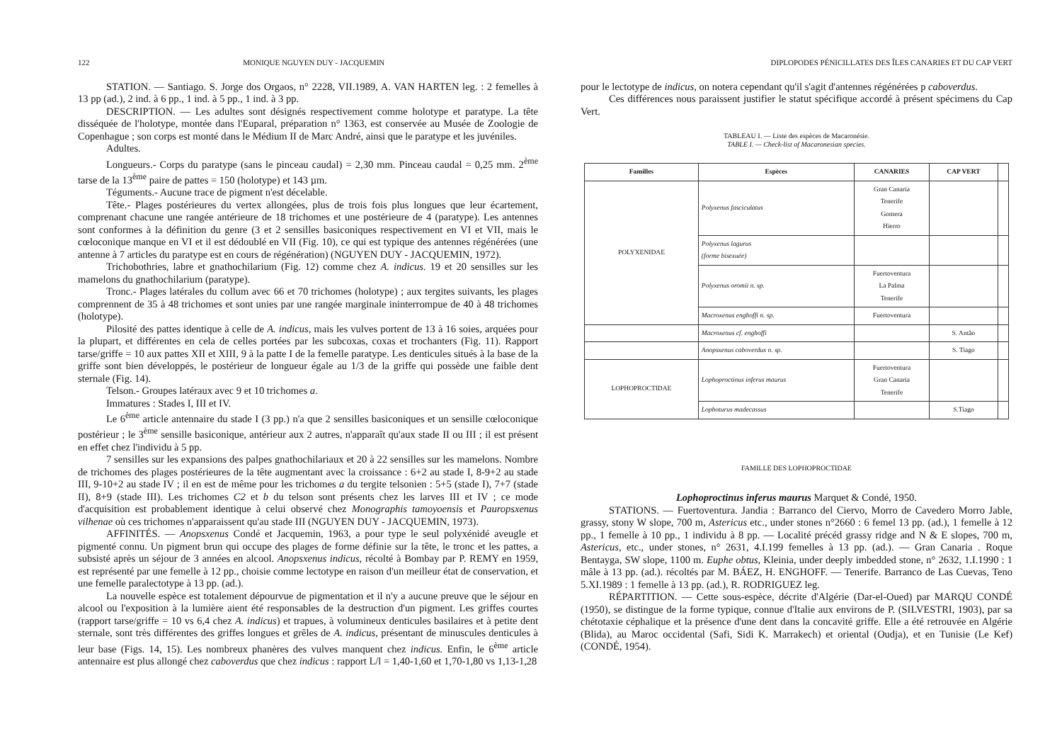122 MONIQUE NGUYEN DUY - JACQUEMIN
STATION. — Santiago. S. Jorge dos Orgaos, n° 2228, VII.1989, A. VAN HARTEN leg. : 2 femelles à 13 pp (ad.), 2 ind. à 6 pp., 1 ind. à 5 pp., 1 ind. à 3 pp.
DESCRIPTION. — Les adultes sont désignés respectivement comme holotype et paratype. La tête disséquée de l'holotype, montée dans l'Euparal, préparation n° 1363, est conservée au Musée de Zoologie de Copenhague ; son corps est monté dans le Médium II de Marc André, ainsi que le paratype et les juvéniles.
Adultes.
Longueurs.- Corps du paratype (sans le pinceau caudal) = 2,30 mm. Pinceau caudal = 0,25 mm. 2<sup>ème</sup> tarse de la 13<sup>ème</sup> paire de pattes = 150 (holotype) et 143 µm.
Téguments.- Aucune trace de pigment n'est décelable.
Tête.- Plages postérieures du vertex allongées, plus de trois fois plus longues que leur écartement, comprenant chacune une rangée antérieure de 18 trichomes et une postérieure de 4 (paratype). Les antennes sont conformes à la définition du genre (3 et 2 sensilles basiconiques respectivement en VI et VII, mais le cœloconique manque en VI et il est dédoublé en VII (Fig. 10), ce qui est typique des antennes régénérées (une antenne à 7 articles du paratype est en cours de régénération) (NGUYEN DUY - JACQUEMIN, 1972).
Trichobothries, labre et gnathochilarium (Fig. 12) comme chez A. indicus. 19 et 20 sensilles sur les mamelons du gnathochilarium (paratype).
Tronc.- Plages latérales du collum avec 66 et 70 trichomes (holotype) ; aux tergites suivants, les plages comprennent de 35 à 48 trichomes et sont unies par une rangée marginale ininterrompue de 40 à 48 trichomes (holotype).
Pilosité des pattes identique à celle de A. indicus, mais les vulves portent de 13 à 16 soies, arquées pour la plupart, et différentes en cela de celles portées par les subcoxas, coxas et trochanters (Fig. 11). Rapport tarse/griffe = 10 aux pattes XII et XIII, 9 à la patte I de la femelle paratype. Les denticules situés à la base de la griffe sont bien développés, le postérieur de longueur égale au 1/3 de la griffe qui possède une faible dent sternale (Fig. 14).
Telson.- Groupes latéraux avec 9 et 10 trichomes a.
Immatures : Stades I, III et IV.
Le 6<sup>ème</sup> article antennaire du stade I (3 pp.) n'a que 2 sensilles basiconiques et un sensille cœloconique postérieur ; le 3<sup>ème</sup> sensille basiconique, antérieur aux 2 autres, n'apparaît qu'aux stade II ou III ; il est présent en effet chez l'individu à 5 pp.
7 sensilles sur les expansions des palpes gnathochilariaux et 20 à 22 sensilles sur les mamelons. Nombre de trichomes des plages postérieures de la tête augmentant avec la croissance : 6+2 au stade I, 8-9+2 au stade III, 9-10+2 au stade IV ; il en est de même pour les trichomes a du tergite telsonien : 5+5 (stade I), 7+7 (stade II), 8+9 (stade III). Les trichomes C2 et b du telson sont présents chez les larves III et IV ; ce mode d'acquisition est probablement identique à celui observé chez Monographis tamoyoensis et Pauropsxenus vilhenae où ces trichomes n'apparaissent qu'au stade III (NGUYEN DUY - JACQUEMIN, 1973).
AFFINITÉS. — Anopsxenus Condé et Jacquemin, 1963, a pour type le seul polyxénidé aveugle et pigmenté connu. Un pigment brun qui occupe des plages de forme définie sur la tête, le tronc et les pattes, a subsisté après un séjour de 3 années en alcool. Anopsxenus indicus, récolté à Bombay par P. REMY en 1959, est représenté par une femelle à 12 pp., choisie comme lectotype en raison d'un meilleur état de conservation, et une femelle paralectotype à 13 pp. (ad.).
La nouvelle espèce est totalement dépourvue de pigmentation et il n'y a aucune preuve que le séjour en alcool ou l'exposition à la lumière aient été responsables de la destruction d'un pigment. Les griffes courtes (rapport tarse/griffe = 10 vs 6,4 chez A. indicus) et trapues, à volumineux denticules basilaires et à petite dent sternale, sont très différentes des griffes longues et grêles de A. indicus, présentant de minuscules denticules à leur base (Figs. 14, 15). Les nombreux phanères des vulves manquent chez indicus. Enfin, le 6<sup>ème</sup> article antennaire est plus allongé chez caboverdus que chez indicus : rapport L/l = 1,40-1,60 et 1,70-1,80 vs 1,13-1,28
DIPLOPODES PÉNICILLATES DES ÎLES CANARIES ET DU CAP VERT
pour le lectotype de indicus, on notera cependant qu'il s'agit d'antennes régénérées p caboverdus.
Ces différences nous paraissent justifier le statut spécifique accordé à présent spécimens du Cap Vert.
TABLEAU I. — Liste des espèces de Macaronésie.
TABLE I. — Check-list of Macaronesian species.
| Familles | Espèces | CANARIES | CAP VERT | |
| --- | --- | --- | --- | --- |
| POLYXENIDAE | Polyxenus fasciculatus | Gran Canaria Tenerife Gomera Hierro | | |
| | Polyxenus lagurus (forme bisexuée) | | | |
| | Polyxenus oromii n. sp. | Fuertoventura La Palma Tenerife | | |
| | Macroxenus enghoffi n. sp. | Fuertoventura | | |
| | Macroxenus cf. enghoffi | | S. Antão | |
| | Anopsxenus caboverdus n. sp. | | S. Tiago | |
| LOPHOPROCTIDAE | Lophoproctinus inferus maurus | Fuertoventura Gran Canaria Tenerife | | |
| | Lophoturus madecassus | | S.Tiago | |
FAMILLE DES LOPHOPROCTIDAE
Lophoproctinus inferus maurus Marquet & Condé, 1950.
STATIONS. — Fuertoventura. Jandia : Barranco del Ciervo, Morro de Cavedero Morro Jable, grassy, stony W slope, 700 m, Astericus etc., under stones n°2660 : 6 femel 13 pp. (ad.), 1 femelle à 12 pp., 1 femelle à 10 pp., 1 individu à 8 pp. — Localité précéd grassy ridge and N & E slopes, 700 m, Astericus, etc., under stones, n° 2631, 4.I.199 femelles à 13 pp. (ad.). — Gran Canaria . Roque Bentayga, SW slope, 1100 m. Euphe obtus, Kleinia, under deeply imbedded stone, n° 2632, 1.I.1990 : 1 mâle à 13 pp. (ad.). récoltés par M. BÁEZ, H. ENGHOFF. — Tenerife. Barranco de Las Cuevas, Teno 5.XI.1989 : 1 femelle à 13 pp. (ad.), R. RODRIGUEZ leg.
RÉPARTITION. — Cette sous-espèce, décrite d'Algérie (Dar-el-Oued) par MARQU CONDÉ (1950), se distingue de la forme typique, connue d'Italie aux environs de P. (SILVESTRI, 1903), par sa chétotaxie céphalique et la présence d'une dent dans la concavité griffe. Elle a été retrouvée en Algérie (Blida), au Maroc occidental (Safi, Sidi K. Marrakech) et oriental (Oudja), et en Tunisie (Le Kef) (CONDÉ, 1954).